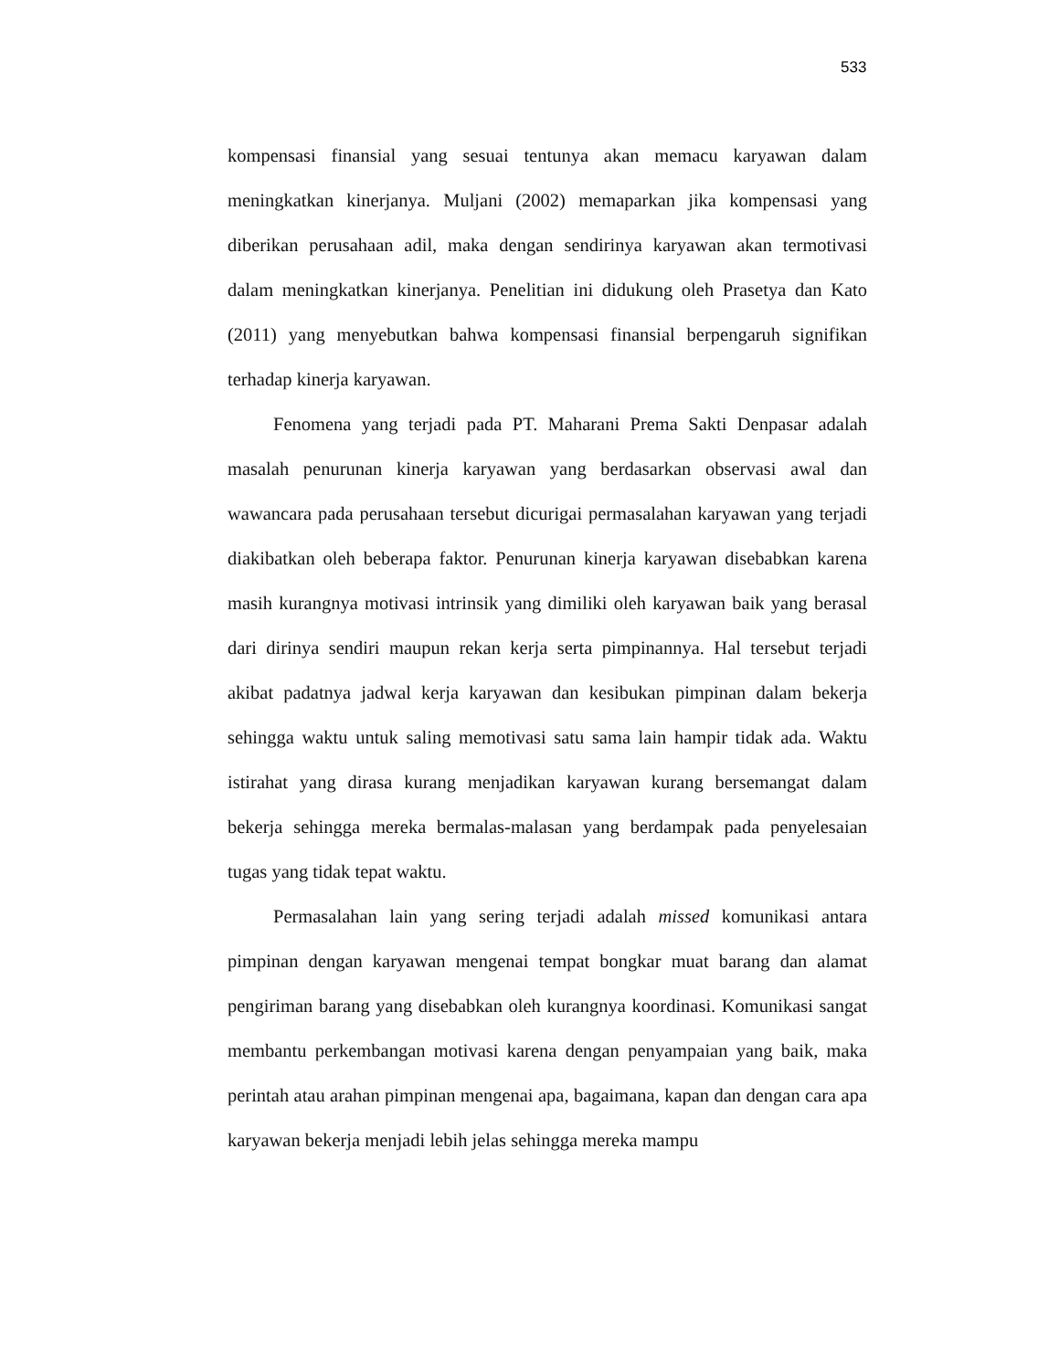533
kompensasi finansial yang sesuai tentunya akan memacu karyawan dalam meningkatkan kinerjanya. Muljani (2002) memaparkan jika kompensasi yang diberikan perusahaan adil, maka dengan sendirinya karyawan akan termotivasi dalam meningkatkan kinerjanya. Penelitian ini didukung oleh Prasetya dan Kato (2011) yang menyebutkan bahwa kompensasi finansial berpengaruh signifikan terhadap kinerja karyawan.
Fenomena yang terjadi pada PT. Maharani Prema Sakti Denpasar adalah masalah penurunan kinerja karyawan yang berdasarkan observasi awal dan wawancara pada perusahaan tersebut dicurigai permasalahan karyawan yang terjadi diakibatkan oleh beberapa faktor. Penurunan kinerja karyawan disebabkan karena masih kurangnya motivasi intrinsik yang dimiliki oleh karyawan baik yang berasal dari dirinya sendiri maupun rekan kerja serta pimpinannya. Hal tersebut terjadi akibat padatnya jadwal kerja karyawan dan kesibukan pimpinan dalam bekerja sehingga waktu untuk saling memotivasi satu sama lain hampir tidak ada. Waktu istirahat yang dirasa kurang menjadikan karyawan kurang bersemangat dalam bekerja sehingga mereka bermalas-malasan yang berdampak pada penyelesaian tugas yang tidak tepat waktu.
Permasalahan lain yang sering terjadi adalah missed komunikasi antara pimpinan dengan karyawan mengenai tempat bongkar muat barang dan alamat pengiriman barang yang disebabkan oleh kurangnya koordinasi. Komunikasi sangat membantu perkembangan motivasi karena dengan penyampaian yang baik, maka perintah atau arahan pimpinan mengenai apa, bagaimana, kapan dan dengan cara apa karyawan bekerja menjadi lebih jelas sehingga mereka mampu